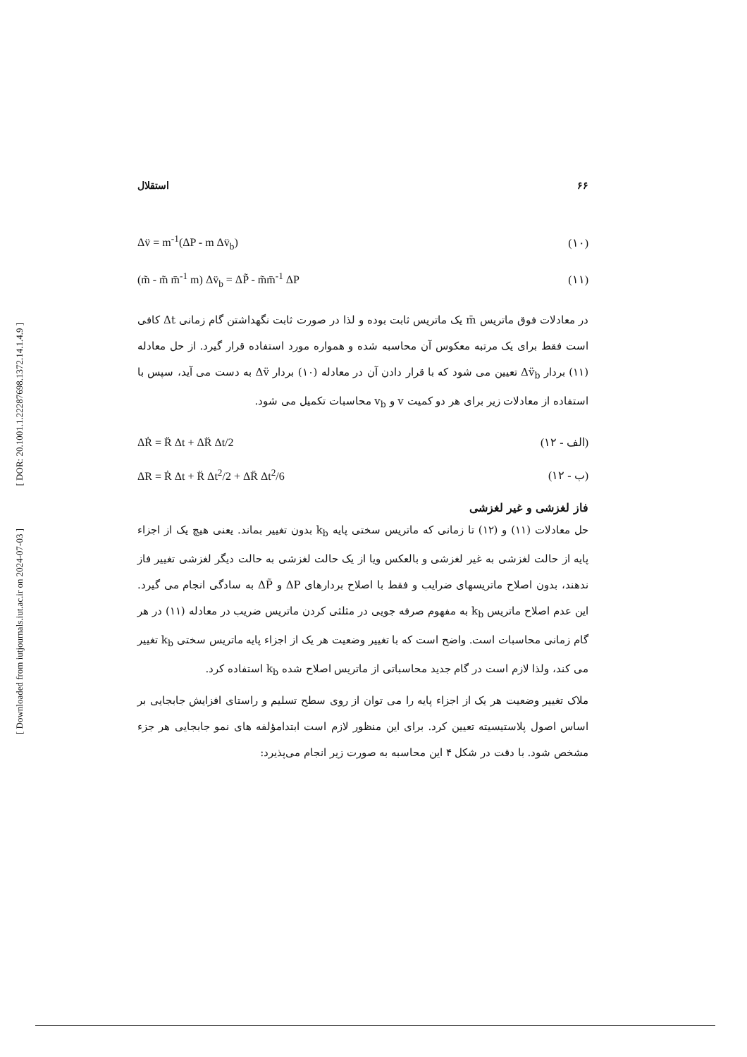[ DOR: 20.1001.1.22287698.1372.14.1.4.9 ]
[ Downloaded from iutjournals.iut.ac.ir on 2024-07-03 ]
استقلال ۶۶
Δv̈ = m<sup>-1</sup>(ΔP - m Δv̈<sub>b</sub>) (۱۰)
(m̃ - m̃ m̄<sup>-1</sup> m) Δv̈<sub>b</sub> = ΔP̃ - m̃m̄<sup>-1</sup> ΔP (۱۱)
در معادلات فوق ماتریس m̄ یک ماتریس ثابت بوده و لذا در صورت ثابت نگهداشتن گام زمانی Δt کافی است فقط برای یک مرتبه معکوس آن محاسبه شده و همواره مورد استفاده قرار گیرد. از حل معادله (۱۱) بردار Δv̈<sub>b</sub> تعیین می شود که با قرار دادن آن در معادله (۱۰) بردار Δv̈ به دست می آید، سپس با استفاده از معادلات زیر برای هر دو کمیت v و v<sub>b</sub> محاسبات تکمیل می شود.
ΔṘ = R̈ Δt + ΔR̈ Δt/2 (۱۲ - الف)
ΔR = Ṙ Δt + R̈ Δt<sup>2</sup>/2 + ΔR̈ Δt<sup>2</sup>/6 (۱۲ - ب)
فاز لغزشی و غیر لغزشی
حل معادلات (۱۱) و (۱۲) تا زمانی که ماتریس سختی پایه k<sub>b</sub> بدون تغییر بماند. یعنی هیچ یک از اجزاء پایه از حالت لغزشی به غیر لغزشی و بالعکس ویا از یک حالت لغزشی به حالت دیگر لغزشی تغییر فاز ندهند، بدون اصلاح ماتریسهای ضرایب و فقط با اصلاح بردارهای ΔP و ΔP̃ به سادگی انجام می گیرد. این عدم اصلاح ماتریس k<sub>b</sub> به مفهوم صرفه جویی در مثلثی کردن ماتریس ضریب در معادله (۱۱) در هر گام زمانی محاسبات است. واضح است که با تغییر وضعیت هر یک از اجزاء پایه ماتریس سختی k<sub>b</sub> تغییر می کند، ولذا لازم است در گام جدید محاسباتی از ماتریس اصلاح شده k<sub>b</sub> استفاده کرد.
ملاک تغییر وضعیت هر یک از اجزاء پایه را می توان از روی سطح تسلیم و راستای افزایش جابجایی بر اساس اصول پلاستیسیته تعیین کرد. برای این منظور لازم است ابتدامؤلفه های نمو جابجایی هر جزء مشخص شود. با دقت در شکل ۴ این محاسبه به صورت زیر انجام می‌پذیرد: